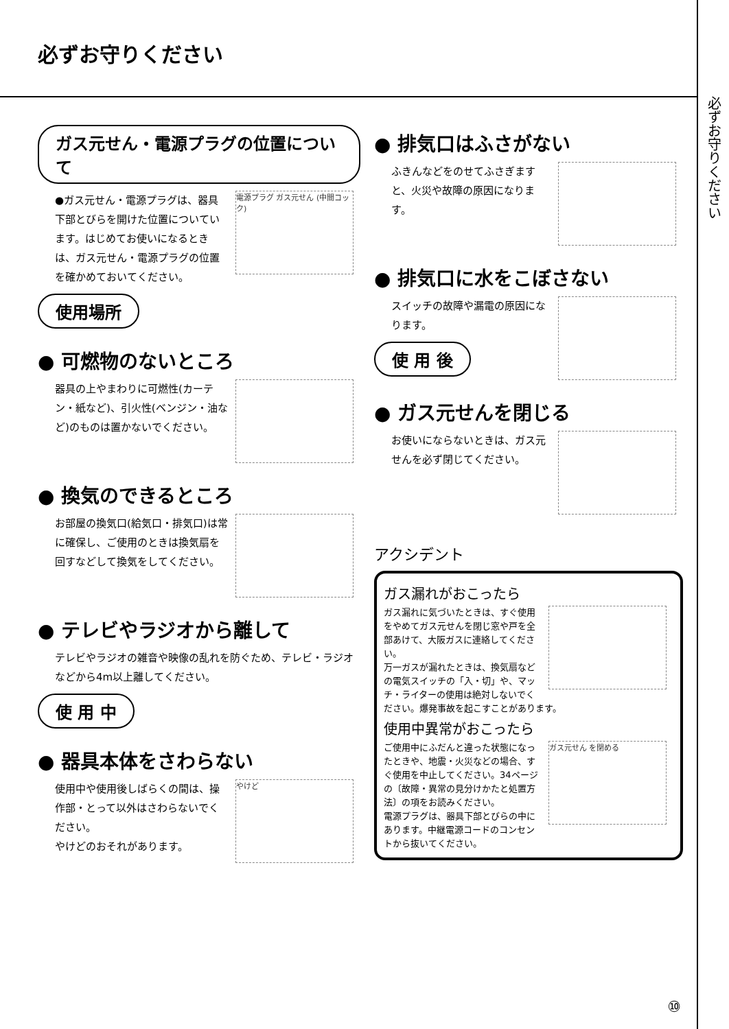必ずお守りください
必ずお守りください
ガス元せん・電源プラグの位置について
電源プラグ ガス元せん (中間コック)
●ガス元せん・電源プラグは、器具下部とびらを開けた位置についています。はじめてお使いになるときは、ガス元せん・電源プラグの位置を確かめておいてください。
使用場所
● 可燃物のないところ
器具の上やまわりに可燃性(カーテン・紙など)、引火性(ベンジン・油など)のものは置かないでください。
● 換気のできるところ
お部屋の換気口(給気口・排気口)は常に確保し、ご使用のときは換気扇を回すなどして換気をしてください。
● テレビやラジオから離して
テレビやラジオの雑音や映像の乱れを防ぐため、テレビ・ラジオなどから4m以上離してください。
使 用 中
● 器具本体をさわらない
やけど
使用中や使用後しばらくの間は、操作部・とって以外はさわらないでください。
やけどのおそれがあります。
● 排気口はふさがない
ふきんなどをのせてふさぎますと、火災や故障の原因になります。
● 排気口に水をこぼさない
スイッチの故障や漏電の原因になります。
使 用 後
● ガス元せんを閉じる
お使いにならないときは、ガス元せんを必ず閉じてください。
アクシデント
ガス漏れがおこったら
ガス漏れに気づいたときは、すぐ使用をやめてガス元せんを閉じ窓や戸を全部あけて、大阪ガスに連絡してください。
万一ガスが漏れたときは、換気扇などの電気スイッチの「入・切」や、マッチ・ライターの使用は絶対しないでください。爆発事故を起こすことがあります。
使用中異常がおこったら
ガス元せん を閉める
ご使用中にふだんと違った状態になったときや、地震・火災などの場合、すぐ使用を中止してください。34ページの〔故障・異常の見分けかたと処置方法〕の項をお読みください。
電源プラグは、器具下部とびらの中にあります。中継電源コードのコンセントから抜いてください。
⑩